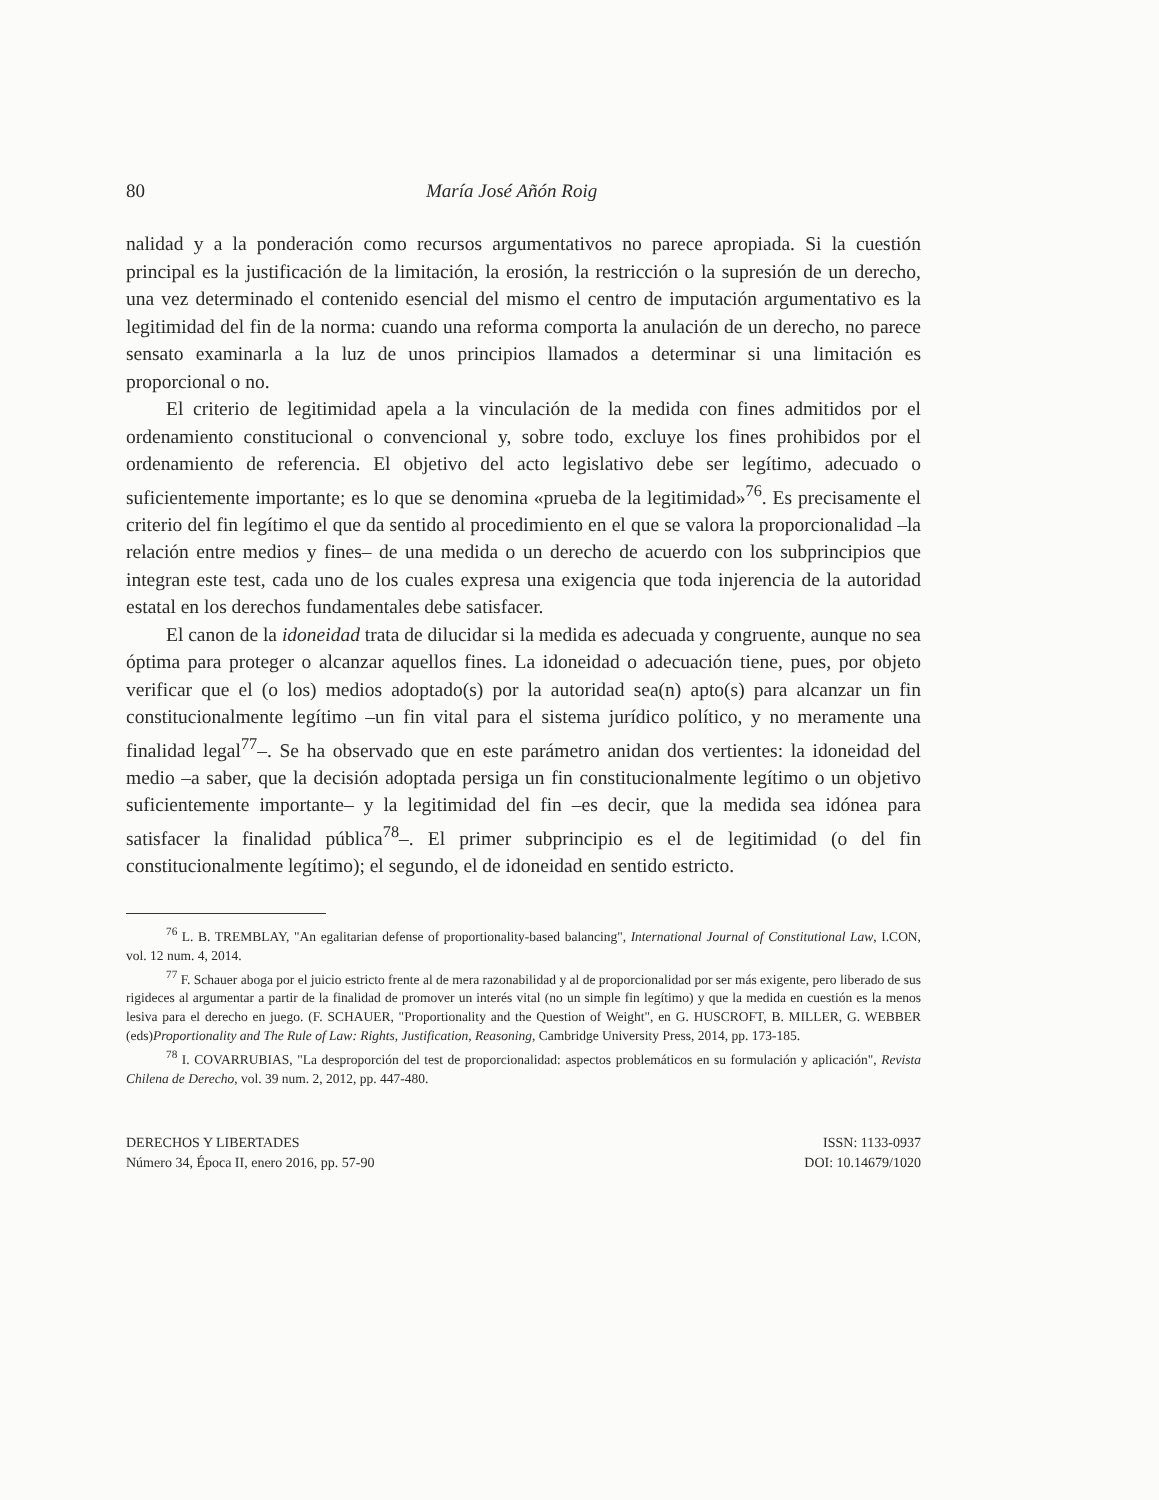80 María José Añón Roig
nalidad y a la ponderación como recursos argumentativos no parece apropiada. Si la cuestión principal es la justificación de la limitación, la erosión, la restricción o la supresión de un derecho, una vez determinado el contenido esencial del mismo el centro de imputación argumentativo es la legitimidad del fin de la norma: cuando una reforma comporta la anulación de un derecho, no parece sensato examinarla a la luz de unos principios llamados a determinar si una limitación es proporcional o no.
El criterio de legitimidad apela a la vinculación de la medida con fines admitidos por el ordenamiento constitucional o convencional y, sobre todo, excluye los fines prohibidos por el ordenamiento de referencia. El objetivo del acto legislativo debe ser legítimo, adecuado o suficientemente importante; es lo que se denomina «prueba de la legitimidad»<sup>76</sup>. Es precisamente el criterio del fin legítimo el que da sentido al procedimiento en el que se valora la proporcionalidad –la relación entre medios y fines– de una medida o un derecho de acuerdo con los subprincipios que integran este test, cada uno de los cuales expresa una exigencia que toda injerencia de la autoridad estatal en los derechos fundamentales debe satisfacer.
El canon de la idoneidad trata de dilucidar si la medida es adecuada y congruente, aunque no sea óptima para proteger o alcanzar aquellos fines. La idoneidad o adecuación tiene, pues, por objeto verificar que el (o los) medios adoptado(s) por la autoridad sea(n) apto(s) para alcanzar un fin constitucionalmente legítimo –un fin vital para el sistema jurídico político, y no meramente una finalidad legal<sup>77</sup>–. Se ha observado que en este parámetro anidan dos vertientes: la idoneidad del medio –a saber, que la decisión adoptada persiga un fin constitucionalmente legítimo o un objetivo suficientemente importante– y la legitimidad del fin –es decir, que la medida sea idónea para satisfacer la finalidad pública<sup>78</sup>–. El primer subprincipio es el de legitimidad (o del fin constitucionalmente legítimo); el segundo, el de idoneidad en sentido estricto.
<sup>76</sup> L. B. TREMBLAY, "An egalitarian defense of proportionality-based balancing", International Journal of Constitutional Law, I.CON, vol. 12 num. 4, 2014.
<sup>77</sup> F. Schauer aboga por el juicio estricto frente al de mera razonabilidad y al de proporcionalidad por ser más exigente, pero liberado de sus rigideces al argumentar a partir de la finalidad de promover un interés vital (no un simple fin legítimo) y que la medida en cuestión es la menos lesiva para el derecho en juego. (F. SCHAUER, "Proportionality and the Question of Weight", en G. HUSCROFT, B. MILLER, G. WEBBER (eds)Proportionality and The Rule of Law: Rights, Justification, Reasoning, Cambridge University Press, 2014, pp. 173-185.
<sup>78</sup> I. COVARRUBIAS, "La desproporción del test de proporcionalidad: aspectos problemáticos en su formulación y aplicación", Revista Chilena de Derecho, vol. 39 num. 2, 2012, pp. 447-480.
DERECHOS Y LIBERTADES
Número 34, Época II, enero 2016, pp. 57-90
ISSN: 1133-0937
DOI: 10.14679/1020